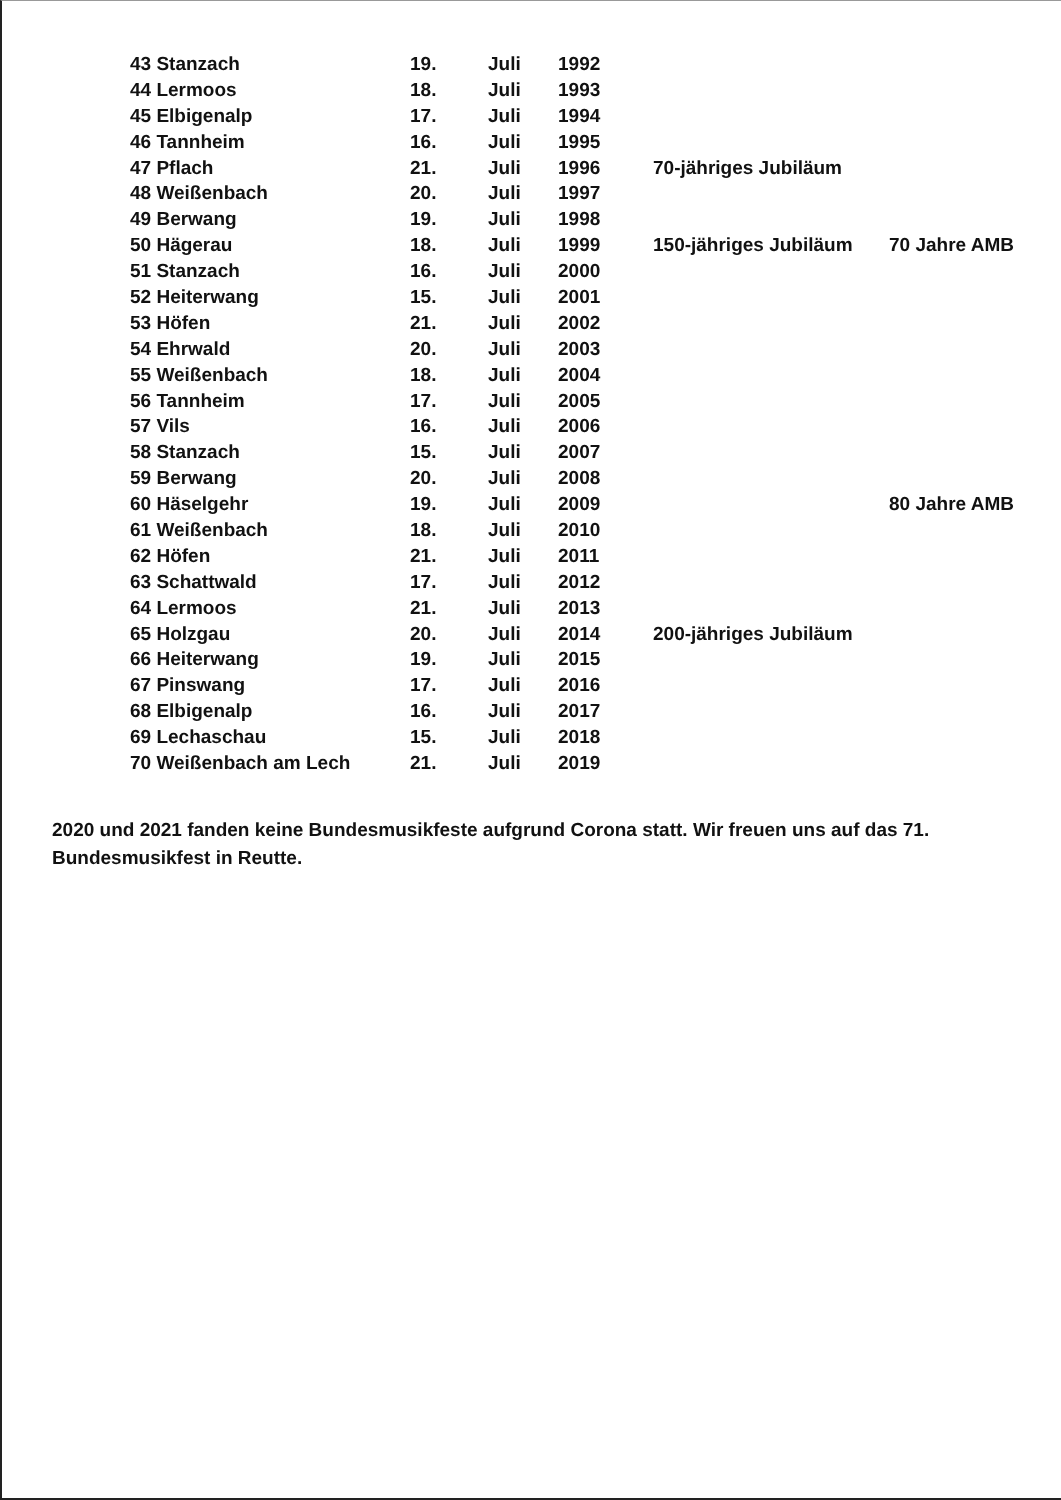| 43 Stanzach | 19. | Juli | 1992 | | |
| 44 Lermoos | 18. | Juli | 1993 | | |
| 45 Elbigenalp | 17. | Juli | 1994 | | |
| 46 Tannheim | 16. | Juli | 1995 | | |
| 47 Pflach | 21. | Juli | 1996 | 70-jähriges Jubiläum | |
| 48 Weißenbach | 20. | Juli | 1997 | | |
| 49 Berwang | 19. | Juli | 1998 | | |
| 50 Hägerau | 18. | Juli | 1999 | 150-jähriges Jubiläum | 70 Jahre AMB |
| 51 Stanzach | 16. | Juli | 2000 | | |
| 52 Heiterwang | 15. | Juli | 2001 | | |
| 53 Höfen | 21. | Juli | 2002 | | |
| 54 Ehrwald | 20. | Juli | 2003 | | |
| 55 Weißenbach | 18. | Juli | 2004 | | |
| 56 Tannheim | 17. | Juli | 2005 | | |
| 57 Vils | 16. | Juli | 2006 | | |
| 58 Stanzach | 15. | Juli | 2007 | | |
| 59 Berwang | 20. | Juli | 2008 | | |
| 60 Häselgehr | 19. | Juli | 2009 | | 80 Jahre AMB |
| 61 Weißenbach | 18. | Juli | 2010 | | |
| 62 Höfen | 21. | Juli | 2011 | | |
| 63 Schattwald | 17. | Juli | 2012 | | |
| 64 Lermoos | 21. | Juli | 2013 | | |
| 65 Holzgau | 20. | Juli | 2014 | 200-jähriges Jubiläum | |
| 66 Heiterwang | 19. | Juli | 2015 | | |
| 67 Pinswang | 17. | Juli | 2016 | | |
| 68 Elbigenalp | 16. | Juli | 2017 | | |
| 69 Lechaschau | 15. | Juli | 2018 | | |
| 70 Weißenbach am Lech | 21. | Juli | 2019 | | |
2020 und 2021 fanden keine Bundesmusikfeste aufgrund Corona statt. Wir freuen uns auf das 71. Bundesmusikfest in Reutte.